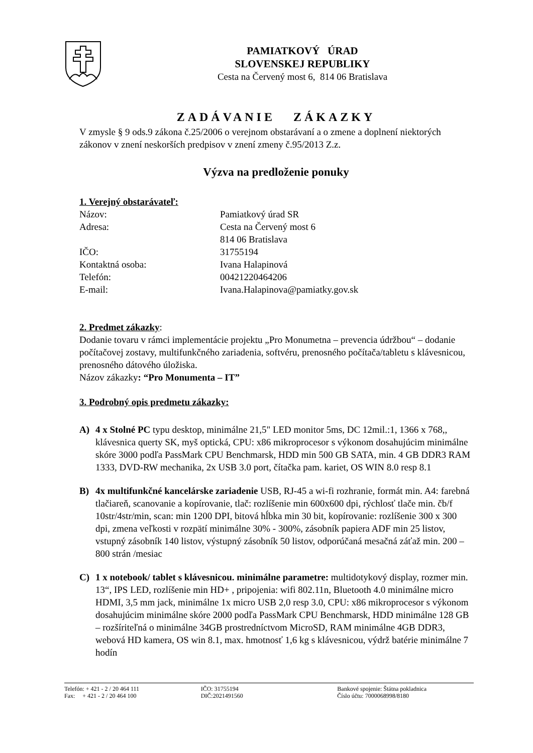PAMIATKOVÝ ÚRAD
SLOVENSKEJ REPUBLIKY
Cesta na Červený most 6, 814 06 Bratislava
ZADÁVANIE ZÁKAZKY
V zmysle § 9 ods.9 zákona č.25/2006 o verejnom obstarávaní a o zmene a doplnení niektorých zákonov v znení neskorších predpisov v znení zmeny č.95/2013 Z.z.
Výzva na predloženie ponuky
1. Verejný obstarávateľ:
Názov: Pamiatkový úrad SR
Adresa: Cesta na Červený most 6
814 06 Bratislava
IČO: 31755194
Kontaktná osoba: Ivana Halapinová
Telefón: 00421220464206
E-mail: Ivana.Halapinova@pamiatky.gov.sk
2. Predmet zákazky:
Dodanie tovaru v rámci implementácie projektu „Pro Monumetna – prevencia údržbou“ – dodanie počítačovej zostavy, multifunkčného zariadenia, softvéru, prenosného počítača/tabletu s klávesnicou, prenosného dátového úložiska.
Názov zákazky: “Pro Monumenta – IT”
3. Podrobný opis predmetu zákazky:
A) 4 x Stolné PC typu desktop, minimálne 21,5" LED monitor 5ms, DC 12mil.:1, 1366 x 768,, klávesnica querty SK, myš optická, CPU: x86 mikroprocesor s výkonom dosahujúcim minimálne skóre 3000 podľa PassMark CPU Benchmarsk, HDD min 500 GB SATA, min. 4 GB DDR3 RAM 1333, DVD-RW mechanika, 2x USB 3.0 port, čítačka pam. kariet, OS WIN 8.0 resp 8.1
B) 4x multifunkčné kancelárske zariadenie USB, RJ-45 a wi-fi rozhranie, formát min. A4: farebná tlačiareň, scanovanie a kopírovanie, tlač: rozlíšenie min 600x600 dpi, rýchlosť tlače min. čb/f 10str/4str/min, scan: min 1200 DPI, bitová hĺbka min 30 bit, kopírovanie: rozlíšenie 300 x 300 dpi, zmena veľkosti v rozpätí minimálne 30% - 300%, zásobník papiera ADF min 25 listov, vstupný zásobník 140 listov, výstupný zásobník 50 listov, odporúčaná mesačná záťaž min. 200 – 800 strán /mesiac
C) 1 x notebook/ tablet s klávesnicou. minimálne parametre: multidotykový display, rozmer min. 13“, IPS LED, rozlíšenie min HD+ , pripojenia: wifi 802.11n, Bluetooth 4.0 minimálne micro HDMI, 3,5 mm jack, minimálne 1x micro USB 2,0 resp 3.0, CPU: x86 mikroprocesor s výkonom dosahujúcim minimálne skóre 2000 podľa PassMark CPU Benchmarsk, HDD minimálne 128 GB – rozšíriteľná o minimálne 34GB prostredníctvom MicroSD, RAM minimálne 4GB DDR3, webová HD kamera, OS win 8.1, max. hmotnosť 1,6 kg s klávesnicou, výdrž batérie minimálne 7 hodín
Telefón: + 421 - 2 / 20 464 111
Fax: + 421 - 2 / 20 464 100
IČO: 31755194
DIČ:2021491560
Bankové spojenie: Štátna pokladnica
Číslo účtu: 7000068998/8180